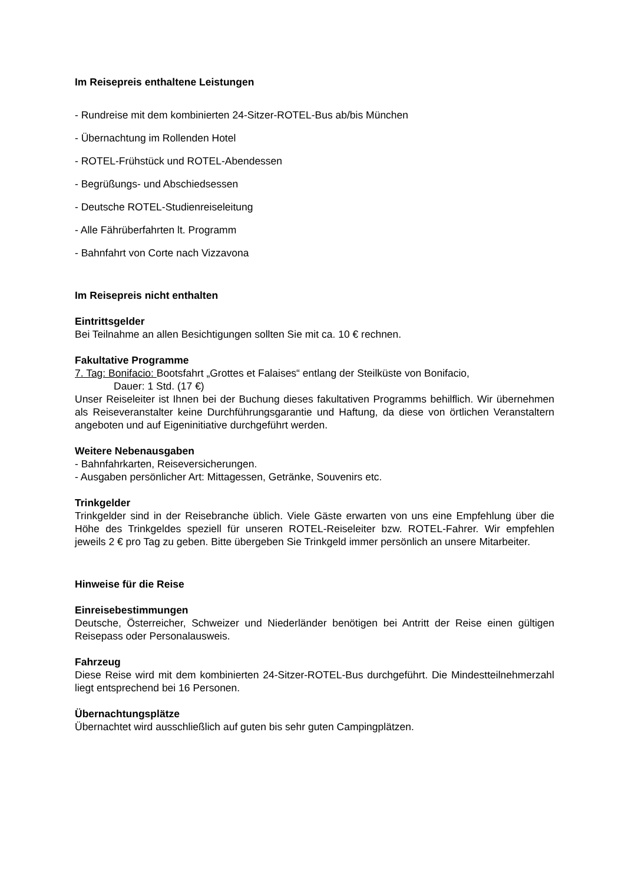Im Reisepreis enthaltene Leistungen
- Rundreise mit dem kombinierten 24-Sitzer-ROTEL-Bus ab/bis München
- Übernachtung im Rollenden Hotel
- ROTEL-Frühstück und ROTEL-Abendessen
- Begrüßungs- und Abschiedsessen
- Deutsche ROTEL-Studienreiseleitung
- Alle Fährüberfahrten lt. Programm
- Bahnfahrt von Corte nach Vizzavona
Im Reisepreis nicht enthalten
Eintrittsgelder
Bei Teilnahme an allen Besichtigungen sollten Sie mit ca. 10 € rechnen.
Fakultative Programme
7. Tag: Bonifacio: Bootsfahrt „Grottes et Falaises“ entlang der Steilküste von Bonifacio,
Dauer: 1 Std. (17 €)
Unser Reiseleiter ist Ihnen bei der Buchung dieses fakultativen Programms behilflich. Wir übernehmen als Reiseveranstalter keine Durchführungsgarantie und Haftung, da diese von örtlichen Veranstaltern angeboten und auf Eigeninitiative durchgeführt werden.
Weitere Nebenausgaben
- Bahnfahrkarten, Reiseversicherungen.
- Ausgaben persönlicher Art: Mittagessen, Getränke, Souvenirs etc.
Trinkgelder
Trinkgelder sind in der Reisebranche üblich. Viele Gäste erwarten von uns eine Empfehlung über die Höhe des Trinkgeldes speziell für unseren ROTEL-Reiseleiter bzw. ROTEL-Fahrer. Wir empfehlen jeweils 2 € pro Tag zu geben. Bitte übergeben Sie Trinkgeld immer persönlich an unsere Mitarbeiter.
Hinweise für die Reise
Einreisebestimmungen
Deutsche, Österreicher, Schweizer und Niederländer benötigen bei Antritt der Reise einen gültigen Reisepass oder Personalausweis.
Fahrzeug
Diese Reise wird mit dem kombinierten 24-Sitzer-ROTEL-Bus durchgeführt. Die Mindestteilnehmerzahl liegt entsprechend bei 16 Personen.
Übernachtungsplätze
Übernachtet wird ausschließlich auf guten bis sehr guten Campingplätzen.